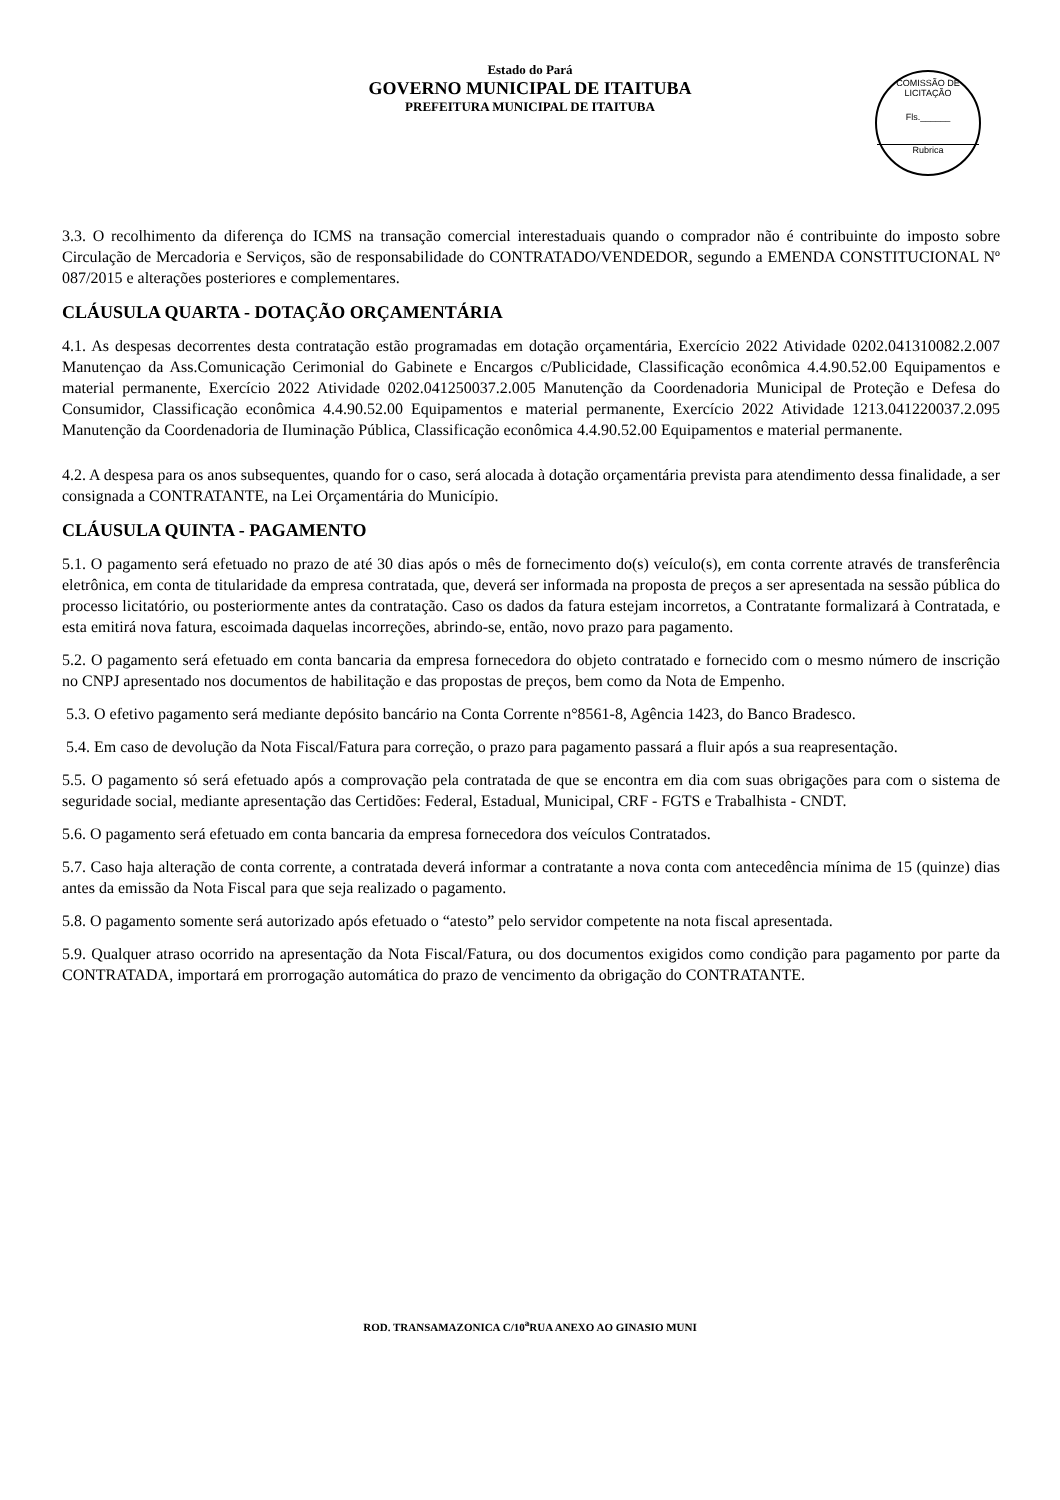Estado do Pará
GOVERNO MUNICIPAL DE ITAITUBA
PREFEITURA MUNICIPAL DE ITAITUBA
COMISSÃO DE LICITAÇÃO
Fls.______
Rubrica
3.3. O recolhimento da diferença do ICMS na transação comercial interestaduais quando o comprador não é contribuinte do imposto sobre Circulação de Mercadoria e Serviços, são de responsabilidade do CONTRATADO/VENDEDOR, segundo a EMENDA CONSTITUCIONAL Nº 087/2015 e alterações posteriores e complementares.
CLÁUSULA QUARTA - DOTAÇÃO ORÇAMENTÁRIA
4.1. As despesas decorrentes desta contratação estão programadas em dotação orçamentária, Exercício 2022 Atividade 0202.041310082.2.007 Manutençao da Ass.Comunicação Cerimonial do Gabinete e Encargos c/Publicidade, Classificação econômica 4.4.90.52.00 Equipamentos e material permanente, Exercício 2022 Atividade 0202.041250037.2.005 Manutenção da Coordenadoria Municipal de Proteção e Defesa do Consumidor, Classificação econômica 4.4.90.52.00 Equipamentos e material permanente, Exercício 2022 Atividade 1213.041220037.2.095 Manutenção da Coordenadoria de Iluminação Pública, Classificação econômica 4.4.90.52.00 Equipamentos e material permanente.
4.2. A despesa para os anos subsequentes, quando for o caso, será alocada à dotação orçamentária prevista para atendimento dessa finalidade, a ser consignada a CONTRATANTE, na Lei Orçamentária do Município.
CLÁUSULA QUINTA - PAGAMENTO
5.1. O pagamento será efetuado no prazo de até 30 dias após o mês de fornecimento do(s) veículo(s), em conta corrente através de transferência eletrônica, em conta de titularidade da empresa contratada, que, deverá ser informada na proposta de preços a ser apresentada na sessão pública do processo licitatório, ou posteriormente antes da contratação. Caso os dados da fatura estejam incorretos, a Contratante formalizará à Contratada, e esta emitirá nova fatura, escoimada daquelas incorreções, abrindo-se, então, novo prazo para pagamento.
5.2. O pagamento será efetuado em conta bancaria da empresa fornecedora do objeto contratado e fornecido com o mesmo número de inscrição no CNPJ apresentado nos documentos de habilitação e das propostas de preços, bem como da Nota de Empenho.
5.3. O efetivo pagamento será mediante depósito bancário na Conta Corrente n°8561-8, Agência 1423, do Banco Bradesco.
5.4. Em caso de devolução da Nota Fiscal/Fatura para correção, o prazo para pagamento passará a fluir após a sua reapresentação.
5.5. O pagamento só será efetuado após a comprovação pela contratada de que se encontra em dia com suas obrigações para com o sistema de seguridade social, mediante apresentação das Certidões: Federal, Estadual, Municipal, CRF - FGTS e Trabalhista - CNDT.
5.6. O pagamento será efetuado em conta bancaria da empresa fornecedora dos veículos Contratados.
5.7. Caso haja alteração de conta corrente, a contratada deverá informar a contratante a nova conta com antecedência mínima de 15 (quinze) dias antes da emissão da Nota Fiscal para que seja realizado o pagamento.
5.8. O pagamento somente será autorizado após efetuado o “atesto” pelo servidor competente na nota fiscal apresentada.
5.9. Qualquer atraso ocorrido na apresentação da Nota Fiscal/Fatura, ou dos documentos exigidos como condição para pagamento por parte da CONTRATADA, importará em prorrogação automática do prazo de vencimento da obrigação do CONTRATANTE.
ROD. TRANSAMAZONICA C/10<sup>a</sup>RUA ANEXO AO GINASIO MUNI